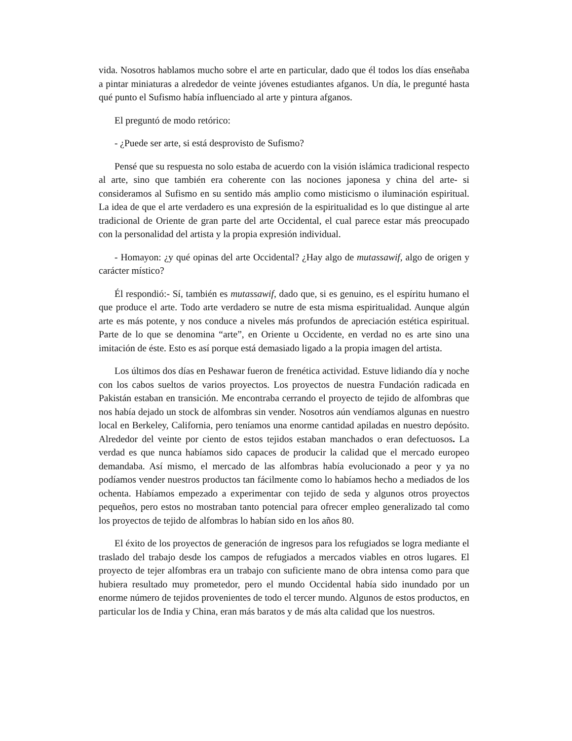vida. Nosotros hablamos mucho sobre el arte en particular, dado que él todos los días enseñaba a pintar miniaturas a alrededor de veinte jóvenes estudiantes afganos. Un día, le pregunté hasta qué punto el Sufismo había influenciado al arte y pintura afganos.
El preguntó de modo retórico:
- ¿Puede ser arte, si está desprovisto de Sufismo?
Pensé que su respuesta no solo estaba de acuerdo con la visión islámica tradicional respecto al arte, sino que también era coherente con las nociones japonesa y china del arte- si consideramos al Sufismo en su sentido más amplio como misticismo o iluminación espiritual. La idea de que el arte verdadero es una expresión de la espiritualidad es lo que distingue al arte tradicional de Oriente de gran parte del arte Occidental, el cual parece estar más preocupado con la personalidad del artista y la propia expresión individual.
- Homayon: ¿y qué opinas del arte Occidental? ¿Hay algo de mutassawif, algo de origen y carácter místico?
Él respondió:- Sí, también es mutassawif, dado que, si es genuino, es el espíritu humano el que produce el arte. Todo arte verdadero se nutre de esta misma espiritualidad. Aunque algún arte es más potente, y nos conduce a niveles más profundos de apreciación estética espiritual. Parte de lo que se denomina “arte”, en Oriente u Occidente, en verdad no es arte sino una imitación de éste. Esto es así porque está demasiado ligado a la propia imagen del artista.
Los últimos dos días en Peshawar fueron de frenética actividad. Estuve lidiando día y noche con los cabos sueltos de varios proyectos. Los proyectos de nuestra Fundación radicada en Pakistán estaban en transición. Me encontraba cerrando el proyecto de tejido de alfombras que nos había dejado un stock de alfombras sin vender. Nosotros aún vendíamos algunas en nuestro local en Berkeley, California, pero teníamos una enorme cantidad apiladas en nuestro depósito. Alrededor del veinte por ciento de estos tejidos estaban manchados o eran defectuosos. La verdad es que nunca habíamos sido capaces de producir la calidad que el mercado europeo demandaba. Así mismo, el mercado de las alfombras había evolucionado a peor y ya no podíamos vender nuestros productos tan fácilmente como lo habíamos hecho a mediados de los ochenta. Habíamos empezado a experimentar con tejido de seda y algunos otros proyectos pequeños, pero estos no mostraban tanto potencial para ofrecer empleo generalizado tal como los proyectos de tejido de alfombras lo habían sido en los años 80.
El éxito de los proyectos de generación de ingresos para los refugiados se logra mediante el traslado del trabajo desde los campos de refugiados a mercados viables en otros lugares. El proyecto de tejer alfombras era un trabajo con suficiente mano de obra intensa como para que hubiera resultado muy prometedor, pero el mundo Occidental había sido inundado por un enorme número de tejidos provenientes de todo el tercer mundo. Algunos de estos productos, en particular los de India y China, eran más baratos y de más alta calidad que los nuestros.